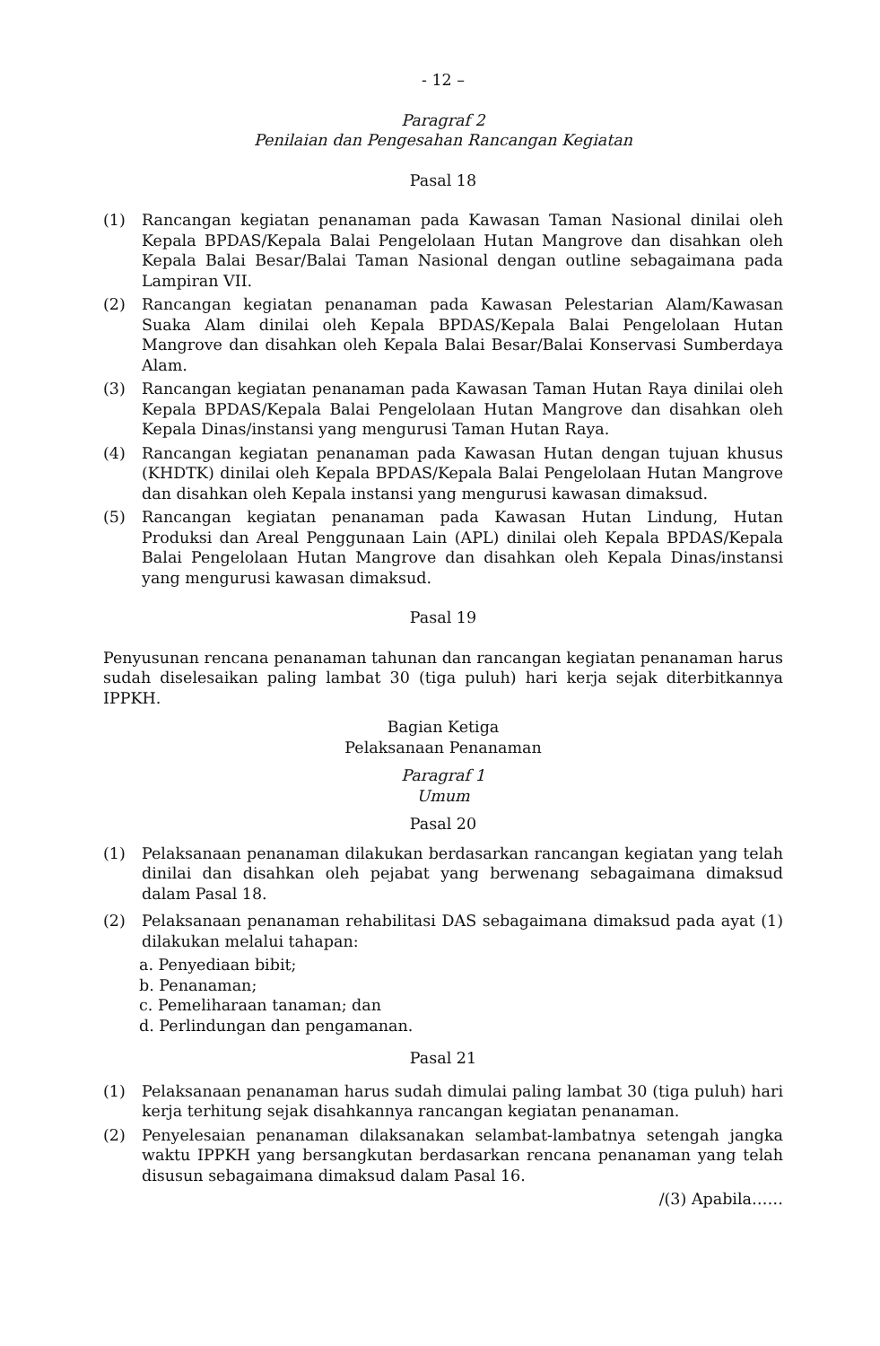- 12 –
Paragraf 2
Penilaian dan Pengesahan Rancangan Kegiatan
Pasal 18
(1) Rancangan kegiatan penanaman pada Kawasan Taman Nasional dinilai oleh Kepala BPDAS/Kepala Balai Pengelolaan Hutan Mangrove dan disahkan oleh Kepala Balai Besar/Balai Taman Nasional dengan outline sebagaimana pada Lampiran VII.
(2) Rancangan kegiatan penanaman pada Kawasan Pelestarian Alam/Kawasan Suaka Alam dinilai oleh Kepala BPDAS/Kepala Balai Pengelolaan Hutan Mangrove dan disahkan oleh Kepala Balai Besar/Balai Konservasi Sumberdaya Alam.
(3) Rancangan kegiatan penanaman pada Kawasan Taman Hutan Raya dinilai oleh Kepala BPDAS/Kepala Balai Pengelolaan Hutan Mangrove dan disahkan oleh Kepala Dinas/instansi yang mengurusi Taman Hutan Raya.
(4) Rancangan kegiatan penanaman pada Kawasan Hutan dengan tujuan khusus (KHDTK) dinilai oleh Kepala BPDAS/Kepala Balai Pengelolaan Hutan Mangrove dan disahkan oleh Kepala instansi yang mengurusi kawasan dimaksud.
(5) Rancangan kegiatan penanaman pada Kawasan Hutan Lindung, Hutan Produksi dan Areal Penggunaan Lain (APL) dinilai oleh Kepala BPDAS/Kepala Balai Pengelolaan Hutan Mangrove dan disahkan oleh Kepala Dinas/instansi yang mengurusi kawasan dimaksud.
Pasal 19
Penyusunan rencana penanaman tahunan dan rancangan kegiatan penanaman harus sudah diselesaikan paling lambat 30 (tiga puluh) hari kerja sejak diterbitkannya IPPKH.
Bagian Ketiga
Pelaksanaan Penanaman
Paragraf 1
Umum
Pasal 20
(1) Pelaksanaan penanaman dilakukan berdasarkan rancangan kegiatan yang telah dinilai dan disahkan oleh pejabat yang berwenang sebagaimana dimaksud dalam Pasal 18.
(2) Pelaksanaan penanaman rehabilitasi DAS sebagaimana dimaksud pada ayat (1) dilakukan melalui tahapan:
a. Penyediaan bibit;
b. Penanaman;
c. Pemeliharaan tanaman; dan
d. Perlindungan dan pengamanan.
Pasal 21
(1) Pelaksanaan penanaman harus sudah dimulai paling lambat 30 (tiga puluh) hari kerja terhitung sejak disahkannya rancangan kegiatan penanaman.
(2) Penyelesaian penanaman dilaksanakan selambat-lambatnya setengah jangka waktu IPPKH yang bersangkutan berdasarkan rencana penanaman yang telah disusun sebagaimana dimaksud dalam Pasal 16.
/(3) Apabila……